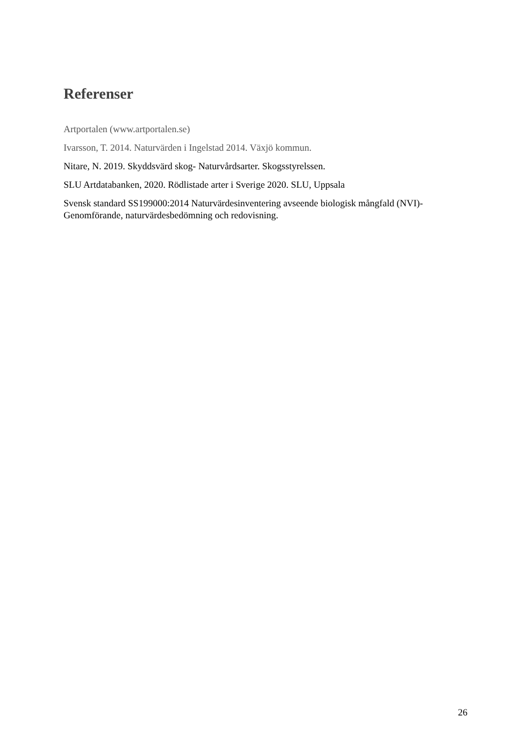Referenser
Artportalen (www.artportalen.se)
Ivarsson, T. 2014. Naturvärden i Ingelstad 2014. Växjö kommun.
Nitare, N. 2019. Skyddsvärd skog- Naturvårdsarter. Skogsstyrelssen.
SLU Artdatabanken, 2020. Rödlistade arter i Sverige 2020. SLU, Uppsala
Svensk standard SS199000:2014 Naturvärdesinventering avseende biologisk mångfald (NVI)- Genomförande, naturvärdesbedömning och redovisning.
26